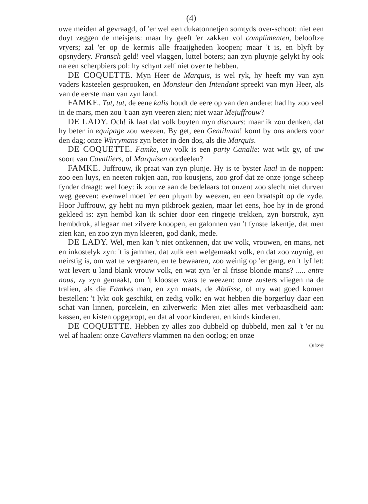(4)
uwe meiden al gevraagd, of 'er wel een dukatonnetjen somtyds over-schoot: niet een duyt zeggen de meisjens: maar hy geeft 'er zakken vol complimenten, belooftze vryers; zal 'er op de kermis alle fraaijgheden koopen; maar 't is, en blyft by opsnydery. Fransch geld! veel vlaggen, luttel boters; aan zyn pluynje gelykt hy ook na een scherpbiers pol: hy schynt zelf niet over te hebben.
DE COQUETTE. Myn Heer de Marquis, is wel ryk, hy heeft my van zyn vaders kasteelen gesprooken, en Monsieur den Intendant spreekt van myn Heer, als van de eerste man van zyn land.
FAMKE. Tut, tut, de eene kalis houdt de eere op van den andere: had hy zoo veel in de mars, men zou 't aan zyn veeren zien; niet waar Mejuffrouw?
DE LADY. Och! ik laat dat volk buyten myn discours: maar ik zou denken, dat hy beter in equipage zou weezen. By get, een Gentilman! komt by ons anders voor den dag; onze Wirrymans zyn beter in den dos, als die Marquis.
DE COQUETTE. Famke, uw volk is een party Canalie: wat wilt gy, of uw soort van Cavalliers, of Marquisen oordeelen?
FAMKE. Juffrouw, ik praat van zyn plunje. Hy is te byster kaal in de noppen: zoo een luys, en neeten rokjen aan, roo kousjens, zoo grof dat ze onze jonge scheep fynder draagt: wel foey: ik zou ze aan de bedelaars tot onzent zoo slecht niet durven weg geeven: evenwel moet 'er een pluym by weezen, en een braatspit op de zyde. Hoor Juffrouw, gy hebt nu myn pikbroek gezien, maar let eens, hoe hy in de grond gekleed is: zyn hembd kan ik schier door een ringetje trekken, zyn borstrok, zyn hembdrok, allegaar met zilvere knoopen, en galonnen van 't fynste lakentje, dat men zien kan, en zoo zyn myn kleeren, god dank, mede.
DE LADY. Wel, men kan 't niet ontkennen, dat uw volk, vrouwen, en mans, net en inkostelyk zyn: 't is jammer, dat zulk een welgemaakt volk, en dat zoo zuynig, en neirstig is, om wat te vergaaren, en te bewaaren, zoo weinig op 'er gang, en 't lyf let: wat levert u land blank vrouw volk, en wat zyn 'er al frisse blonde mans? ..... entre nous, zy zyn gemaakt, om 't klooster wars te weezen: onze zusters vliegen na de tralien, als die Famkes man, en zyn maats, de Abdisse, of my wat goed komen bestellen: 't lykt ook geschikt, en zedig volk: en wat hebben die borgerluy daar een schat van linnen, porcelein, en zilverwerk: Men ziet alles met verbaasdheid aan: kassen, en kisten opgepropt, en dat al voor kinderen, en kinds kinderen.
DE COQUETTE. Hebben zy alles zoo dubbeld op dubbeld, men zal 't 'er nu wel af haalen: onze Cavaliers vlammen na den oorlog; en onze
onze